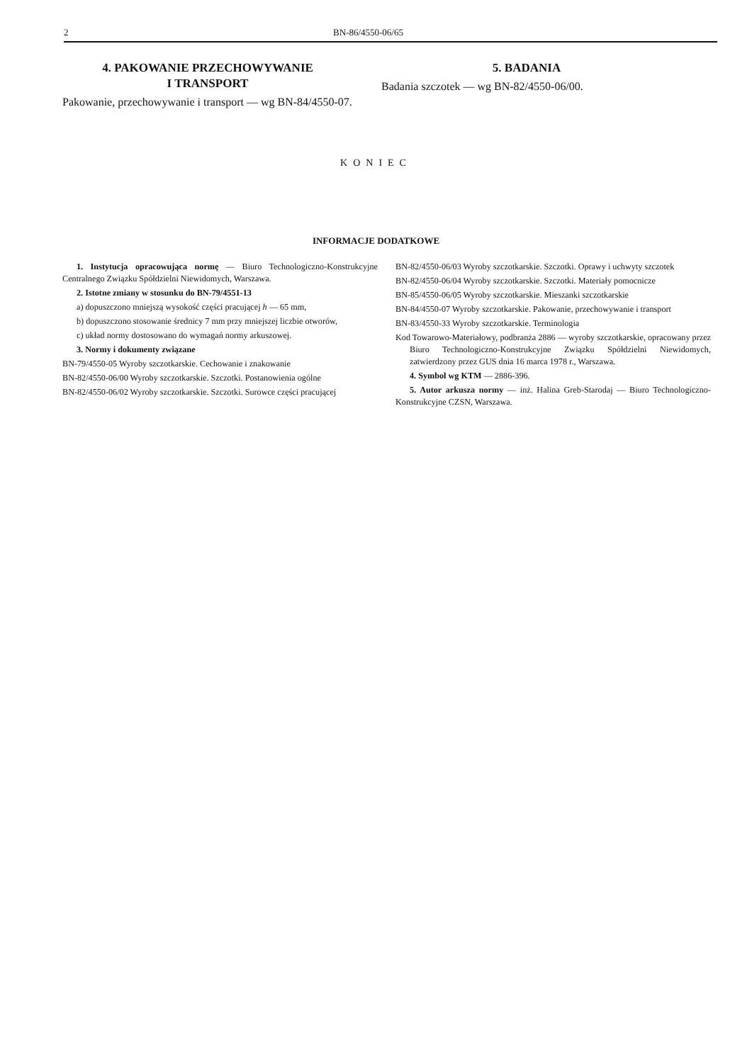2 BN-86/4550-06/65
4. PAKOWANIE PRZECHOWYWANIE
I TRANSPORT
Pakowanie, przechowywanie i transport — wg BN-84/4550-07.
5. BADANIA
Badania szczotek — wg BN-82/4550-06/00.
KONIEC
INFORMACJE DODATKOWE
1. Instytucja opracowująca normę — Biuro Technologiczno-Konstrukcyjne Centralnego Związku Spółdzielni Niewidomych, Warszawa.
2. Istotne zmiany w stosunku do BN-79/4551-13
a) dopuszczono mniejszą wysokość części pracującej h — 65 mm,
b) dopuszczono stosowanie średnicy 7 mm przy mniejszej liczbie otworów,
c) układ normy dostosowano do wymagań normy arkuszowej.
3. Normy i dokumenty związane
BN-79/4550-05 Wyroby szczotkarskie. Cechowanie i znakowanie
BN-82/4550-06/00 Wyroby szczotkarskie. Szczotki. Postanowienia ogólne
BN-82/4550-06/02 Wyroby szczotkarskie. Szczotki. Surowce części pracującej
BN-82/4550-06/03 Wyroby szczotkarskie. Szczotki. Oprawy i uchwyty szczotek
BN-82/4550-06/04 Wyroby szczotkarskie. Szczotki. Materiały pomocnicze
BN-85/4550-06/05 Wyroby szczotkarskie. Mieszanki szczotkarskie
BN-84/4550-07 Wyroby szczotkarskie. Pakowanie, przechowywanie i transport
BN-83/4550-33 Wyroby szczotkarskie. Terminologia
Kod Towarowo-Materiałowy, podbranża 2886 — wyroby szczotkarskie, opracowany przez Biuro Technologiczno-Konstrukcyjne Związku Spółdzielni Niewidomych, zatwierdzony przez GUS dnia 16 marca 1978 r., Warszawa.
4. Symbol wg KTM — 2886-396.
5. Autor arkusza normy — inż. Halina Greb-Starodaj — Biuro Technologiczno-Konstrukcyjne CZSN, Warszawa.